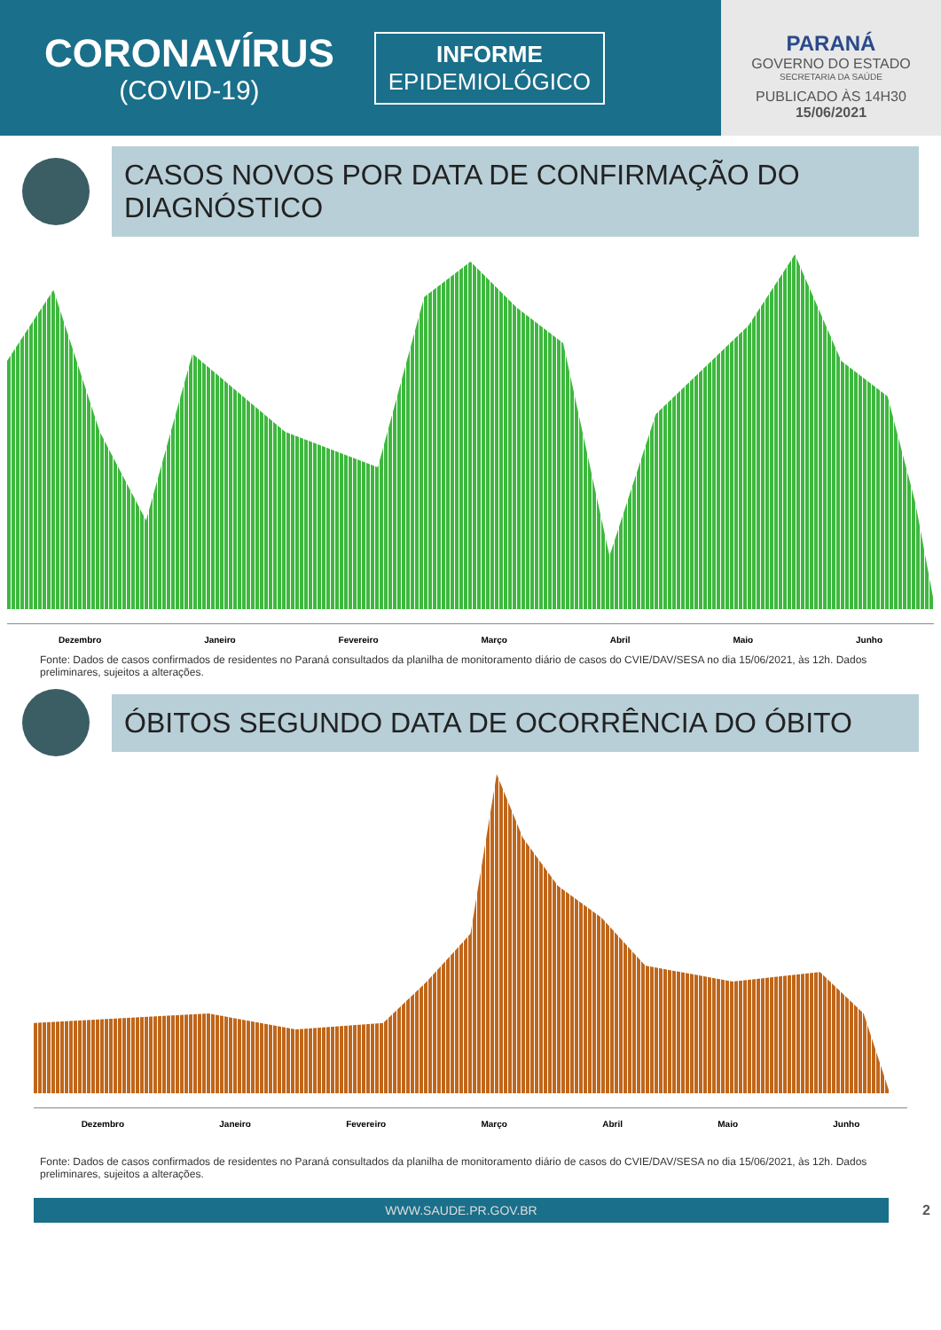CORONAVÍRUS
(COVID-19)
INFORME
EPIDEMIOLÓGICO
PARANÁ
GOVERNO DO ESTADO
SECRETARIA DA SAÚDE
PUBLICADO ÀS 14H30
15/06/2021
CASOS NOVOS POR DATA DE CONFIRMAÇÃO DO DIAGNÓSTICO
Dezembro Janeiro Fevereiro Março Abril Maio Junho
Fonte: Dados de casos confirmados de residentes no Paraná consultados da planilha de monitoramento diário de casos do CVIE/DAV/SESA no dia 15/06/2021, às 12h. Dados preliminares, sujeitos a alterações.
ÓBITOS SEGUNDO DATA DE OCORRÊNCIA DO ÓBITO
Dezembro Janeiro Fevereiro Março Abril Maio Junho
Fonte: Dados de casos confirmados de residentes no Paraná consultados da planilha de monitoramento diário de casos do CVIE/DAV/SESA no dia 15/06/2021, às 12h. Dados preliminares, sujeitos a alterações.
WWW.SAUDE.PR.GOV.BR
2